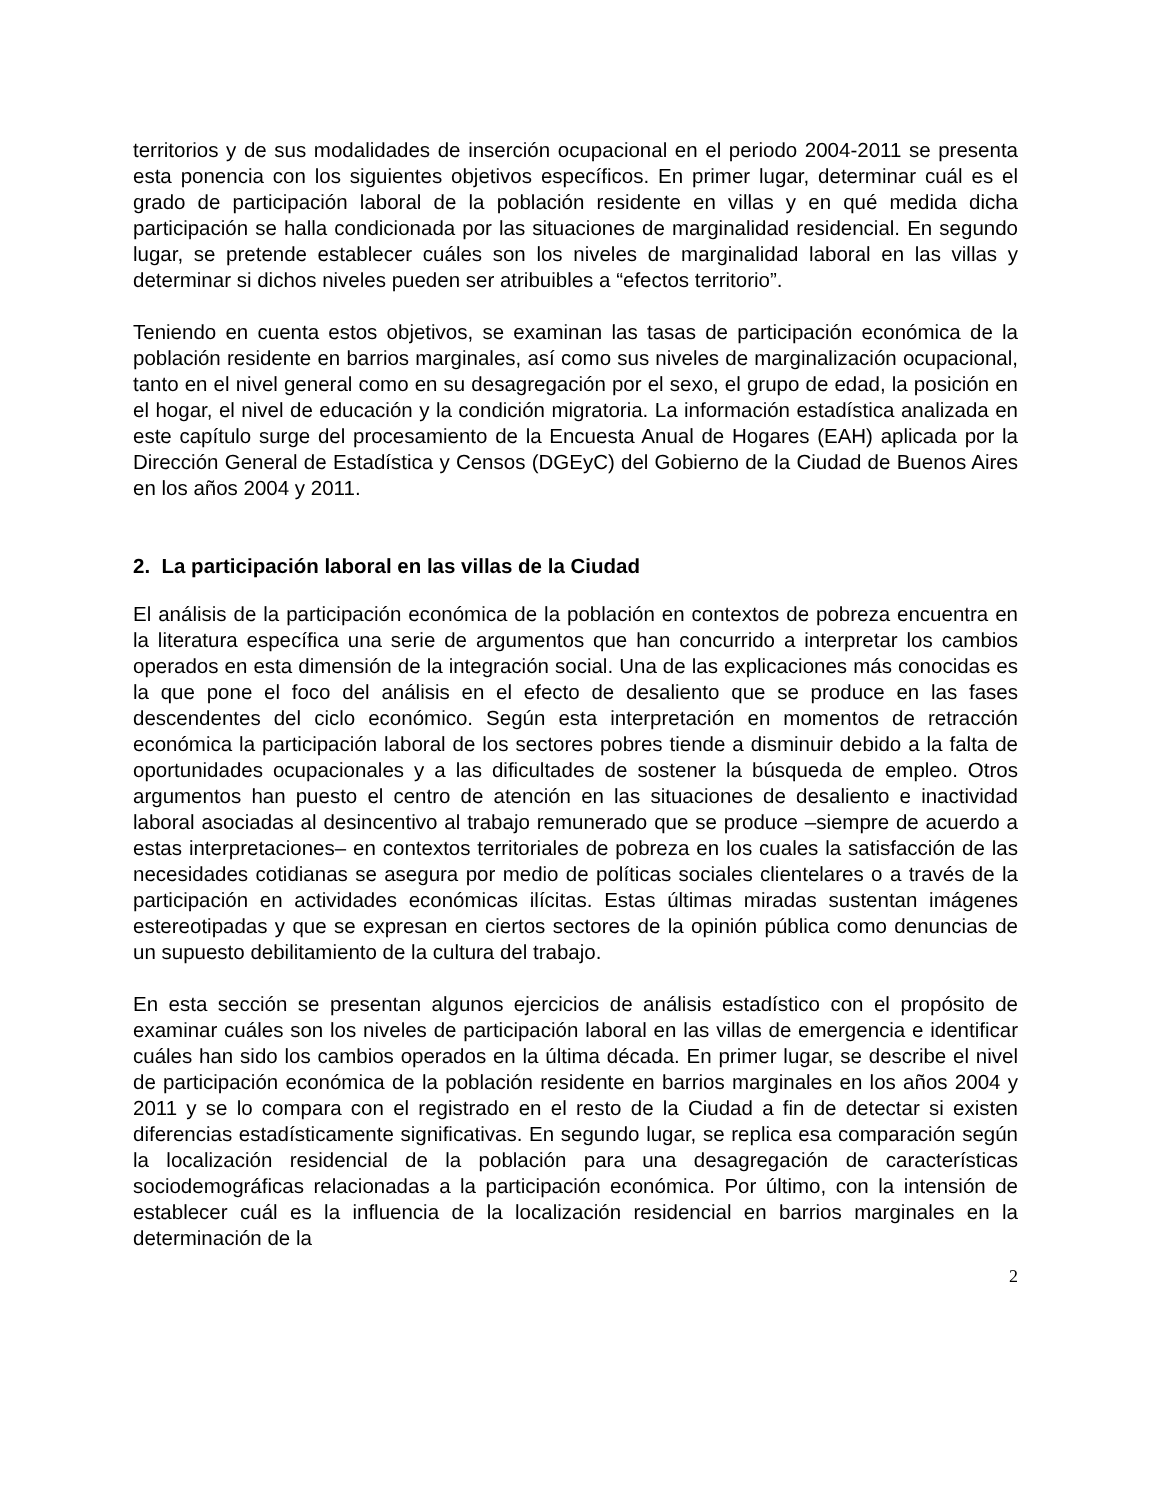territorios y de sus modalidades de inserción ocupacional en el periodo 2004-2011 se presenta esta ponencia con los siguientes objetivos específicos. En primer lugar, determinar cuál es el grado de participación laboral de la población residente en villas y en qué medida dicha participación se halla condicionada por las situaciones de marginalidad residencial. En segundo lugar, se pretende establecer cuáles son los niveles de marginalidad laboral en las villas y determinar si dichos niveles pueden ser atribuibles a “efectos territorio”.
Teniendo en cuenta estos objetivos, se examinan las tasas de participación económica de la población residente en barrios marginales, así como sus niveles de marginalización ocupacional, tanto en el nivel general como en su desagregación por el sexo, el grupo de edad, la posición en el hogar, el nivel de educación y la condición migratoria. La información estadística analizada en este capítulo surge del procesamiento de la Encuesta Anual de Hogares (EAH) aplicada por la Dirección General de Estadística y Censos (DGEyC) del Gobierno de la Ciudad de Buenos Aires en los años 2004 y 2011.
2. La participación laboral en las villas de la Ciudad
El análisis de la participación económica de la población en contextos de pobreza encuentra en la literatura específica una serie de argumentos que han concurrido a interpretar los cambios operados en esta dimensión de la integración social. Una de las explicaciones más conocidas es la que pone el foco del análisis en el efecto de desaliento que se produce en las fases descendentes del ciclo económico. Según esta interpretación en momentos de retracción económica la participación laboral de los sectores pobres tiende a disminuir debido a la falta de oportunidades ocupacionales y a las dificultades de sostener la búsqueda de empleo. Otros argumentos han puesto el centro de atención en las situaciones de desaliento e inactividad laboral asociadas al desincentivo al trabajo remunerado que se produce –siempre de acuerdo a estas interpretaciones– en contextos territoriales de pobreza en los cuales la satisfacción de las necesidades cotidianas se asegura por medio de políticas sociales clientelares o a través de la participación en actividades económicas ilícitas. Estas últimas miradas sustentan imágenes estereotipadas y que se expresan en ciertos sectores de la opinión pública como denuncias de un supuesto debilitamiento de la cultura del trabajo.
En esta sección se presentan algunos ejercicios de análisis estadístico con el propósito de examinar cuáles son los niveles de participación laboral en las villas de emergencia e identificar cuáles han sido los cambios operados en la última década. En primer lugar, se describe el nivel de participación económica de la población residente en barrios marginales en los años 2004 y 2011 y se lo compara con el registrado en el resto de la Ciudad a fin de detectar si existen diferencias estadísticamente significativas. En segundo lugar, se replica esa comparación según la localización residencial de la población para una desagregación de características sociodemográficas relacionadas a la participación económica. Por último, con la intensión de establecer cuál es la influencia de la localización residencial en barrios marginales en la determinación de la
2